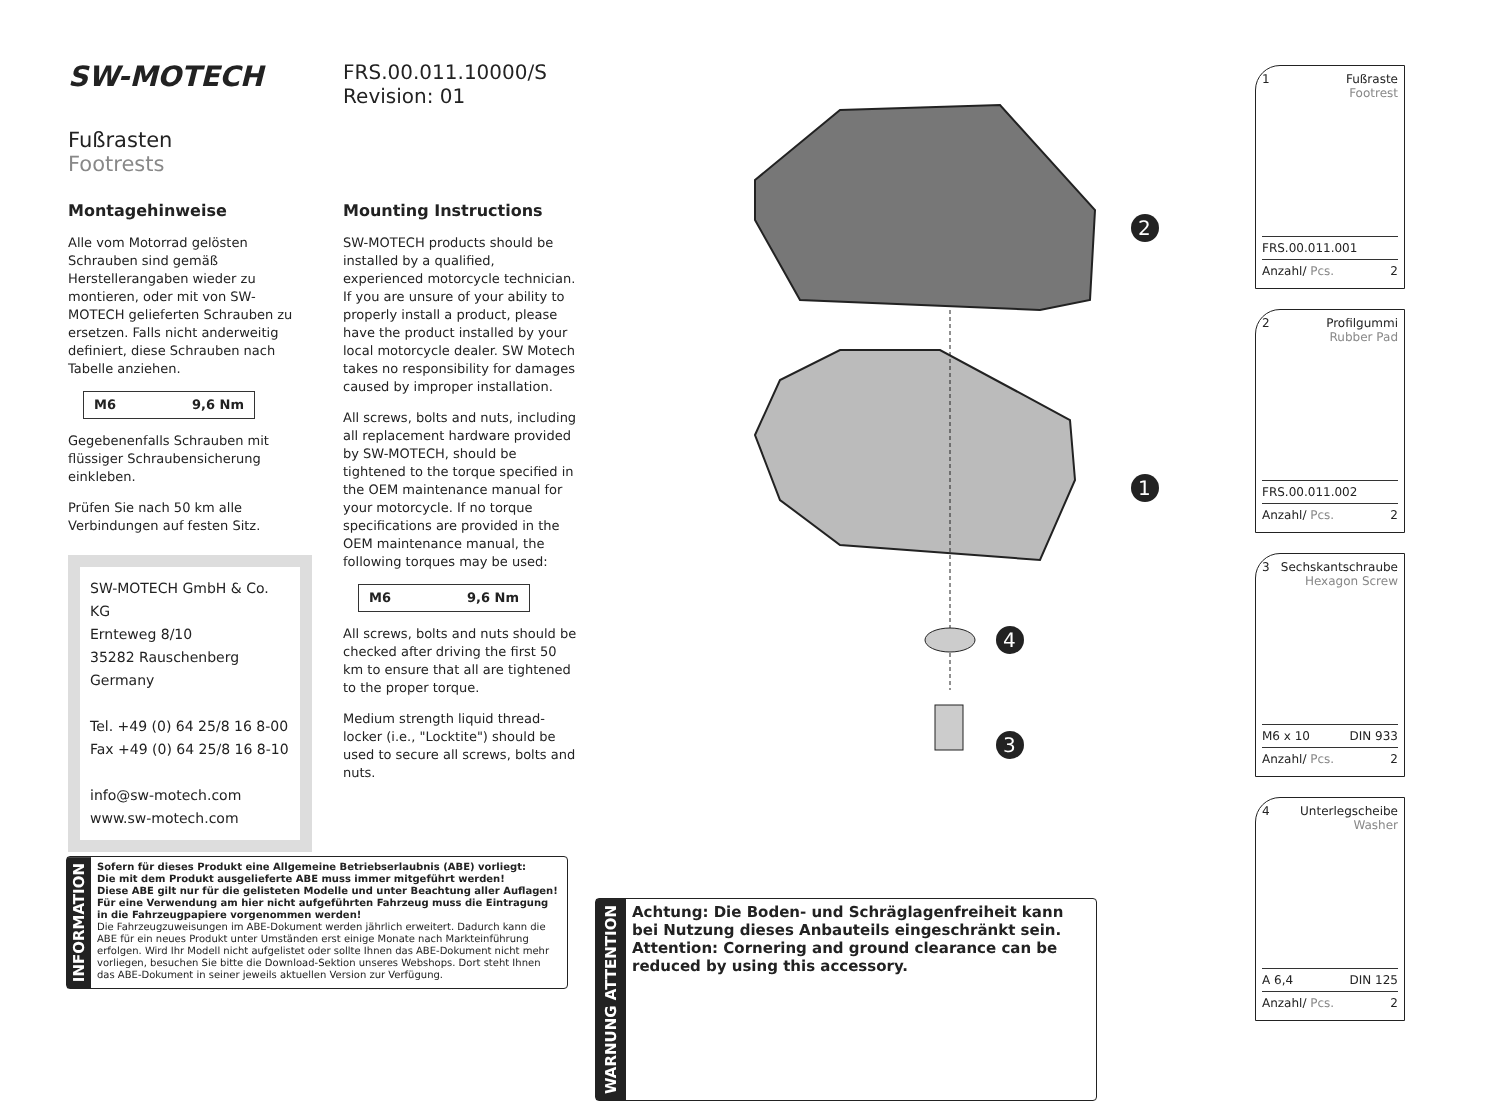SW-MOTECH FRS.00.011.10000/S
Revision: 01
Fußrasten
Footrests
Montagehinweise
Alle vom Motorrad gelösten Schrauben sind gemäß Herstellerangaben wieder zu montieren, oder mit von SW-MOTECH gelieferten Schrauben zu ersetzen. Falls nicht anderweitig definiert, diese Schrauben nach Tabelle anziehen.
M6 9,6 Nm
Gegebenenfalls Schrauben mit flüssiger Schraubensicherung einkleben.
Prüfen Sie nach 50 km alle Verbindungen auf festen Sitz.
SW-MOTECH GmbH & Co. KG
Ernteweg 8/10
35282 Rauschenberg
Germany
Tel. +49 (0) 64 25/8 16 8-00
Fax +49 (0) 64 25/8 16 8-10
info@sw-motech.com
www.sw-motech.com
Mounting Instructions
SW-MOTECH products should be installed by a qualified, experienced motorcycle technician. If you are unsure of your ability to properly install a product, please have the product installed by your local motorcycle dealer. SW Motech takes no responsibility for damages caused by improper installation.
All screws, bolts and nuts, including all replacement hardware provided by SW-MOTECH, should be tightened to the torque specified in the OEM maintenance manual for your motorcycle. If no torque specifications are provided in the OEM maintenance manual, the following torques may be used:
M6 9,6 Nm
All screws, bolts and nuts should be checked after driving the first 50 km to ensure that all are tightened to the proper torque.
Medium strength liquid thread-locker (i.e., "Locktite") should be used to secure all screws, bolts and nuts.
2
1
4
3
INFORMATION
Sofern für dieses Produkt eine Allgemeine Betriebserlaubnis (ABE) vorliegt:
Die mit dem Produkt ausgelieferte ABE muss immer mitgeführt werden!
Diese ABE gilt nur für die gelisteten Modelle und unter Beachtung aller Auflagen!
Für eine Verwendung am hier nicht aufgeführten Fahrzeug muss die Eintragung in die Fahrzeugpapiere vorgenommen werden!
Die Fahrzeugzuweisungen im ABE-Dokument werden jährlich erweitert. Dadurch kann die ABE für ein neues Produkt unter Umständen erst einige Monate nach Markteinführung erfolgen. Wird Ihr Modell nicht aufgelistet oder sollte Ihnen das ABE-Dokument nicht mehr vorliegen, besuchen Sie bitte die Download-Sektion unseres Webshops. Dort steht Ihnen das ABE-Dokument in seiner jeweils aktuellen Version zur Verfügung.
WARNUNG ATTENTION
Achtung: Die Boden- und Schräglagenfreiheit kann bei Nutzung dieses Anbauteils eingeschränkt sein.
Attention: Cornering and ground clearance can be reduced by using this accessory.
1 Fußraste
Footrest
FRS.00.011.001
Anzahl/ Pcs. 2
2 Profilgummi
Rubber Pad
FRS.00.011.002
Anzahl/ Pcs. 2
3 Sechskantschraube
Hexagon Screw
M6 x 10 DIN 933
Anzahl/ Pcs. 2
4 Unterlegscheibe
Washer
A 6,4 DIN 125
Anzahl/ Pcs. 2